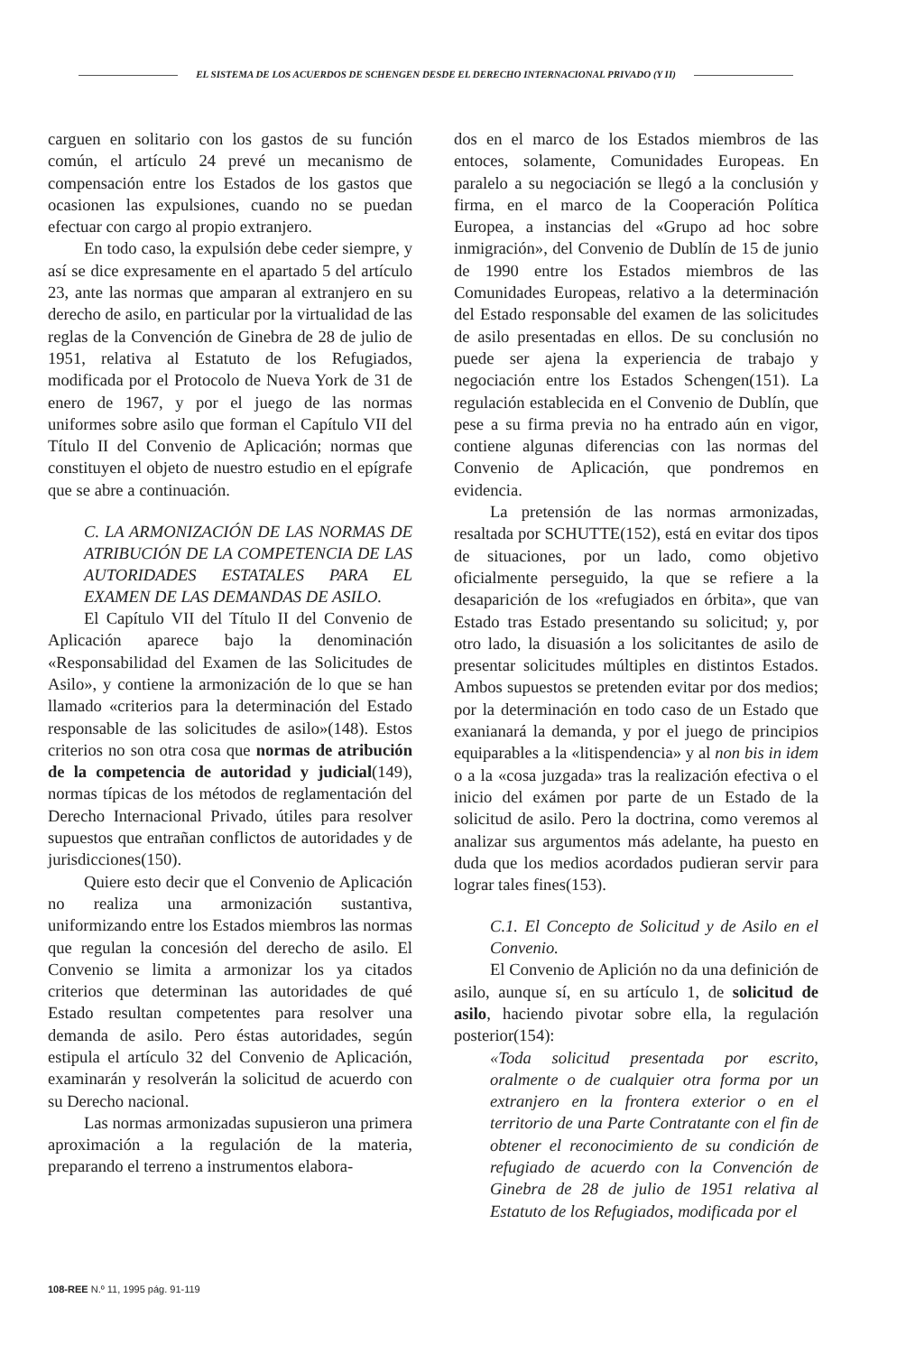EL SISTEMA DE LOS ACUERDOS DE SCHENGEN DESDE EL DERECHO INTERNACIONAL PRIVADO (Y II)
carguen en solitario con los gastos de su función común, el artículo 24 prevé un mecanismo de compensación entre los Estados de los gastos que ocasionen las expulsiones, cuando no se puedan efectuar con cargo al propio extranjero.
En todo caso, la expulsión debe ceder siempre, y así se dice expresamente en el apartado 5 del artículo 23, ante las normas que amparan al extranjero en su derecho de asilo, en particular por la virtualidad de las reglas de la Convención de Ginebra de 28 de julio de 1951, relativa al Estatuto de los Refugiados, modificada por el Protocolo de Nueva York de 31 de enero de 1967, y por el juego de las normas uniformes sobre asilo que forman el Capítulo VII del Título II del Convenio de Aplicación; normas que constituyen el objeto de nuestro estudio en el epígrafe que se abre a continuación.
C. LA ARMONIZACIÓN DE LAS NORMAS DE ATRIBUCIÓN DE LA COMPETENCIA DE LAS AUTORIDADES ESTATALES PARA EL EXAMEN DE LAS DEMANDAS DE ASILO.
El Capítulo VII del Título II del Convenio de Aplicación aparece bajo la denominación «Responsabilidad del Examen de las Solicitudes de Asilo», y contiene la armonización de lo que se han llamado «criterios para la determinación del Estado responsable de las solicitudes de asilo»(148). Estos criterios no son otra cosa que normas de atribución de la competencia de autoridad y judicial(149), normas típicas de los métodos de reglamentación del Derecho Internacional Privado, útiles para resolver supuestos que entrañan conflictos de autoridades y de jurisdicciones(150).
Quiere esto decir que el Convenio de Aplicación no realiza una armonización sustantiva, uniformizando entre los Estados miembros las normas que regulan la concesión del derecho de asilo. El Convenio se limita a armonizar los ya citados criterios que determinan las autoridades de qué Estado resultan competentes para resolver una demanda de asilo. Pero éstas autoridades, según estipula el artículo 32 del Convenio de Aplicación, examinarán y resolverán la solicitud de acuerdo con su Derecho nacional.
Las normas armonizadas supusieron una primera aproximación a la regulación de la materia, preparando el terreno a instrumentos elabora-
dos en el marco de los Estados miembros de las entoces, solamente, Comunidades Europeas. En paralelo a su negociación se llegó a la conclusión y firma, en el marco de la Cooperación Política Europea, a instancias del «Grupo ad hoc sobre inmigración», del Convenio de Dublín de 15 de junio de 1990 entre los Estados miembros de las Comunidades Europeas, relativo a la determinación del Estado responsable del examen de las solicitudes de asilo presentadas en ellos. De su conclusión no puede ser ajena la experiencia de trabajo y negociación entre los Estados Schengen(151). La regulación establecida en el Convenio de Dublín, que pese a su firma previa no ha entrado aún en vigor, contiene algunas diferencias con las normas del Convenio de Aplicación, que pondremos en evidencia.
La pretensión de las normas armonizadas, resaltada por SCHUTTE(152), está en evitar dos tipos de situaciones, por un lado, como objetivo oficialmente perseguido, la que se refiere a la desaparición de los «refugiados en órbita», que van Estado tras Estado presentando su solicitud; y, por otro lado, la disuasión a los solicitantes de asilo de presentar solicitudes múltiples en distintos Estados. Ambos supuestos se pretenden evitar por dos medios; por la determinación en todo caso de un Estado que exanianará la demanda, y por el juego de principios equiparables a la «litispendencia» y al non bis in idem o a la «cosa juzgada» tras la realización efectiva o el inicio del exámen por parte de un Estado de la solicitud de asilo. Pero la doctrina, como veremos al analizar sus argumentos más adelante, ha puesto en duda que los medios acordados pudieran servir para lograr tales fines(153).
C.1. El Concepto de Solicitud y de Asilo en el Convenio.
El Convenio de Aplición no da una definición de asilo, aunque sí, en su artículo 1, de solicitud de asilo, haciendo pivotar sobre ella, la regulación posterior(154):
«Toda solicitud presentada por escrito, oralmente o de cualquier otra forma por un extranjero en la frontera exterior o en el territorio de una Parte Contratante con el fin de obtener el reconocimiento de su condición de refugiado de acuerdo con la Convención de Ginebra de 28 de julio de 1951 relativa al Estatuto de los Refugiados, modificada por el
108-REE N.º 11, 1995 pág. 91-119